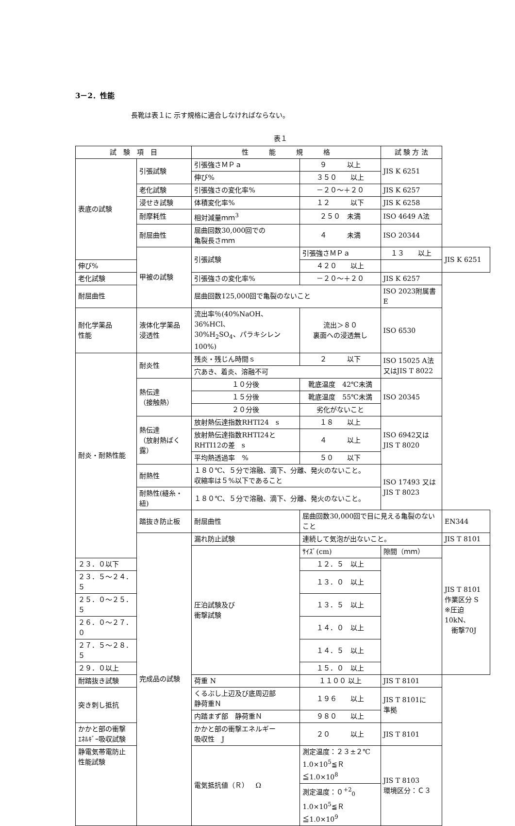3－2．性能
長靴は表１に 示す規格に適合しなければならない。
表１
| 試 験 項 目 | | 性 能 規 格 | | 試 験 方 法 | |
| --- | --- | --- | --- | --- | --- |
| 表底の試験 | 引張試験 | 引張強さＭＰａ | ９ 以上 | JIS K 6251 | |
| | | 伸び% | ３５０ 以上 | | |
| | 老化試験 | 引張強さの変化率% | －２０～＋２０ | JIS K 6257 | |
| | 浸せき試験 | 体積変化率% | １２ 以下 | JIS K 6258 | |
| | 耐摩耗性 | 相対減量ｍｍ<sup>3</sup> | ２５０ 未満 | ISO 4649 A法 | |
| | 耐屈曲性 | 屈曲回数30,000回での 亀裂長さｍｍ | ４ 未満 | ISO 20344 | |
| | 甲被の試験 | 引張試験 | 引張強さＭＰａ | １３ 以上 | JIS K 6251 |
| 伸び% | | | ４２０ 以上 | | |
| 老化試験 | | 引張強さの変化率% | －２０～＋２０ | JIS K 6257 | |
| 耐屈曲性 | | 屈曲回数125,000回で亀裂のないこと | | ISO 2023附属書E | |
| 耐化学薬品 性能 | 液体化学薬品 浸透性 | 流出率％(40%NaOH、36%HCl、 30%H<sub>2</sub>SO<sub>4</sub>、パラキシレン100%) | 流出＞８０ 裏面への浸透無し | ISO 6530 | |
| 耐炎・耐熱性能 | 耐炎性 | 残炎・残じん時間ｓ | ２ 以下 | ISO 15025 A法 又はJIS T 8022 | |
| | | 穴あき、着炎、溶融不可 | | | |
| | 熱伝達 （接触熱） | １０分後 | 靴底温度 42℃未満 | ISO 20345 | |
| | | １５分後 | 靴底温度 55℃未満 | | |
| | | ２０分後 | 劣化がないこと | | |
| | 熱伝達 （放射熱ばく露） | 放射熱伝達指数RHTI24 s | １８ 以上 | ISO 6942又は JIS T 8020 | |
| | | 放射熱伝達指数RHTI24と RHTI12の差 s | ４ 以上 | | |
| | | 平均熱透過率 % | ５０ 以下 | | |
| | 耐熱性 | １８０℃、５分で溶融、滴下、分離、発火のないこと。 収縮率は５%以下であること | | ISO 17493 又は JIS T 8023 | |
| | 耐熱性(縫糸・紐) | １８０℃、５分で溶融、滴下、分離、発火のないこと。 | | | |
| | 踏抜き防止板 | 耐屈曲性 | 屈曲回数30,000回で目に見える亀裂のないこと | | EN344 |
| | 完成品の試験 | 漏れ防止試験 | 連続して気泡が出ないこと。 | | JIS T 8101 |
| | | 圧泊試験及び 衝撃試験 | ｻｲｽﾞ(cm) | 隙間（ｍｍ） | JIS T 8101 作業区分 S ※圧迫10kN、 衝撃70J |
| ２３．０以下 | | | １２．５ 以上 | | |
| ２３．５～２４．５ | | | １３．０ 以上 | | |
| ２５．０～２５．５ | | | １３．５ 以上 | | |
| ２６．０～２７．０ | | | １４．０ 以上 | | |
| ２７．５～２８．５ | | | １４．５ 以上 | | |
| ２９．０以上 | | | １５．０ 以上 | | |
| 耐踏抜き試験 | | 荷重 N | １１００ 以上 | JIS T 8101 | |
| 突き刺し抵抗 | | くるぶし上辺及び底周辺部 静荷重Ｎ | １９６ 以上 | JIS T 8101に 準拠 | |
| | | 内踏まず部 静荷重Ｎ | ９８０ 以上 | | |
| かかと部の衝撃 ｴﾈﾙｷﾞｰ吸収試験 | | かかと部の衝撃エネルギー 吸収性 J | ２０ 以上 | JIS T 8101 | |
| 静電気帯電防止 性能試験 | | 電気抵抗値（Ｒ） Ω | 測定温度：２３±２℃ 1.0×10<sup>5</sup>≦Ｒ≦1.0×10<sup>8</sup> | JIS T 8103 環境区分：Ｃ３ | |
| | | | 測定温度：０<sup>+2</sup><sub>0</sub> 1.0×10<sup>5</sup>≦Ｒ≦1.0×10<sup>9</sup> | | |